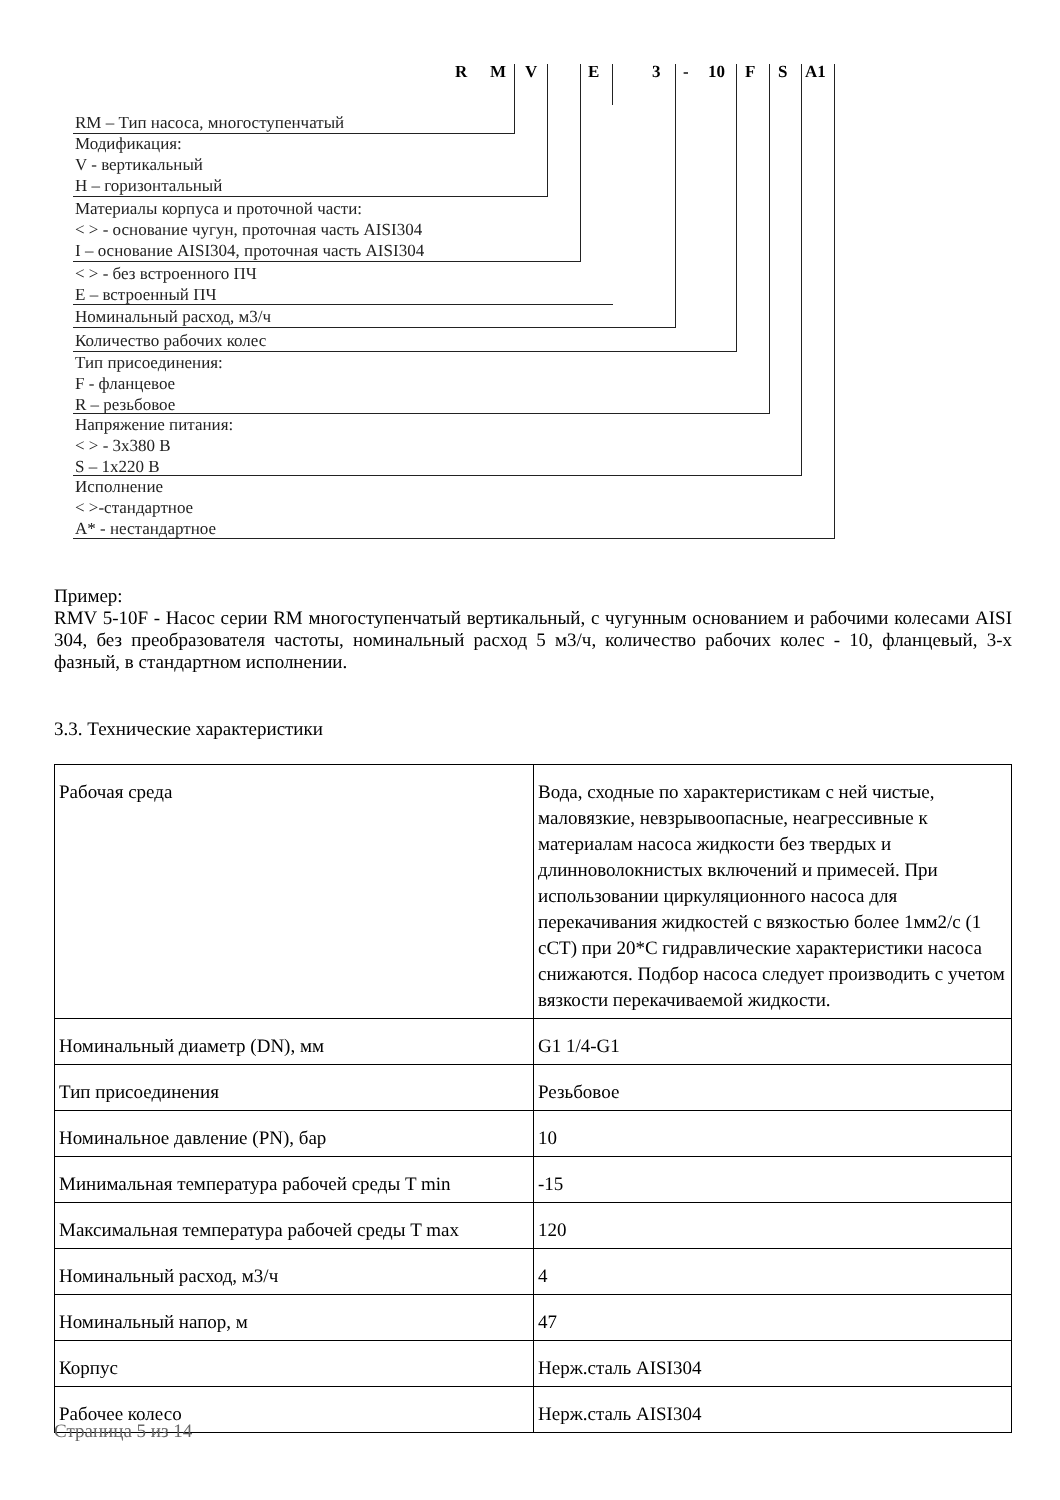R M V E 3 - 10 F S A1
RM – Тип насоса, многоступенчатый
Модификация:
V - вертикальный
H – горизонтальный
Материалы корпуса и проточной части:
< > - основание чугун, проточная часть AISI304
I – основание AISI304, проточная часть AISI304
< > - без встроенного ПЧ
E – встроенный ПЧ
Номинальный расход, м3/ч
Количество рабочих колес
Тип присоединения:
F - фланцевое
R – резьбовое
Напряжение питания:
< > - 3х380 В
S – 1х220 В
Исполнение
< >-стандартное
A* - нестандартное
Пример:
RMV 5-10F - Насос серии RM многоступенчатый вертикальный, с чугунным основанием и рабочими колесами AISI 304, без преобразователя частоты, номинальный расход 5 м3/ч, количество рабочих колес - 10, фланцевый, 3-х фазный, в стандартном исполнении.
3.3. Технические характеристики
| Рабочая среда | Вода, сходные по характеристикам с ней чистые, маловязкие, невзрывоопасные, неагрессивные к материалам насоса жидкости без твердых и длинноволокнистых включений и примесей. При использовании циркуляционного насоса для перекачивания жидкостей с вязкостью более 1мм2/с (1 сСТ) при 20*С гидравлические характеристики насоса снижаются. Подбор насоса следует производить с учетом вязкости перекачиваемой жидкости. |
| Номинальный диаметр (DN), мм | G1 1/4-G1 |
| Тип присоединения | Резьбовое |
| Номинальное давление (PN), бар | 10 |
| Минимальная температура рабочей среды T min | -15 |
| Максимальная температура рабочей среды T max | 120 |
| Номинальный расход, м3/ч | 4 |
| Номинальный напор, м | 47 |
| Корпус | Нерж.сталь AISI304 |
| Рабочее колесо | Нерж.сталь AISI304 |
Страница 5 из 14